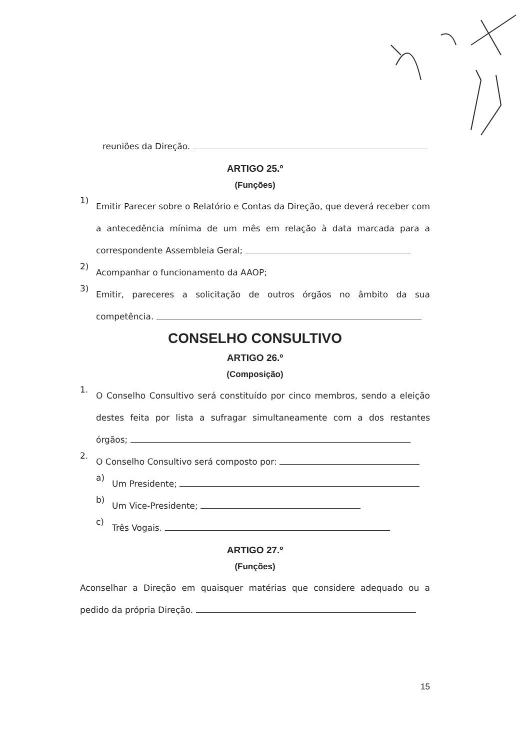reuniões da Direção.
ARTIGO 25.º
(Funções)
1)
Emitir Parecer sobre o Relatório e Contas da Direção, que deverá receber com a antecedência mínima de um mês em relação à data marcada para a correspondente Assembleia Geral;
2)
Acompanhar o funcionamento da AAOP;
3)
Emitir, pareceres a solicitação de outros órgãos no âmbito da sua competência.
CONSELHO CONSULTIVO
ARTIGO 26.º
(Composição)
1.
O Conselho Consultivo será constituído por cinco membros, sendo a eleição destes feita por lista a sufragar simultaneamente com a dos restantes órgãos;
2.
O Conselho Consultivo será composto por:
a)
Um Presidente;
b)
Um Vice-Presidente;
c)
Três Vogais.
ARTIGO 27.º
(Funções)
Aconselhar a Direção em quaisquer matérias que considere adequado ou a pedido da própria Direção.
15